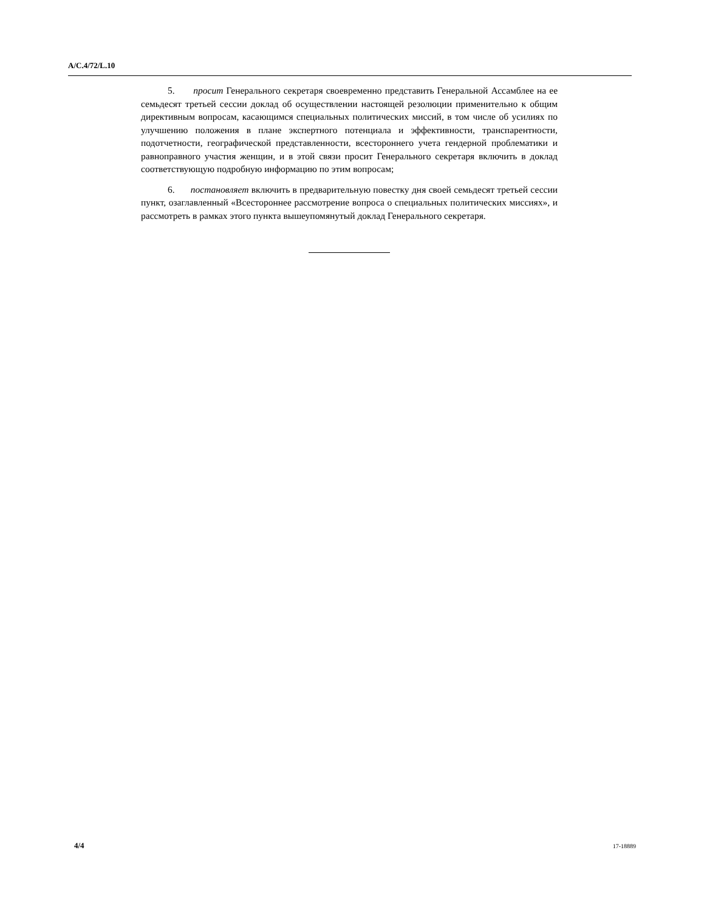A/C.4/72/L.10
5. просит Генерального секретаря своевременно представить Генеральной Ассамблее на ее семьдесят третьей сессии доклад об осуществлении настоящей резолюции применительно к общим директивным вопросам, касающимся специальных политических миссий, в том числе об усилиях по улучшению положения в плане экспертного потенциала и эффективности, транспарентности, подотчетности, географической представленности, всестороннего учета гендерной проблематики и равноправного участия женщин, и в этой связи просит Генерального секретаря включить в доклад соответствующую подробную информацию по этим вопросам;
6. постановляет включить в предварительную повестку дня своей семьдесят третьей сессии пункт, озаглавленный «Всестороннее рассмотрение вопроса о специальных политических миссиях», и рассмотреть в рамках этого пункта вышеупомянутый доклад Генерального секретаря.
4/4 17-18889